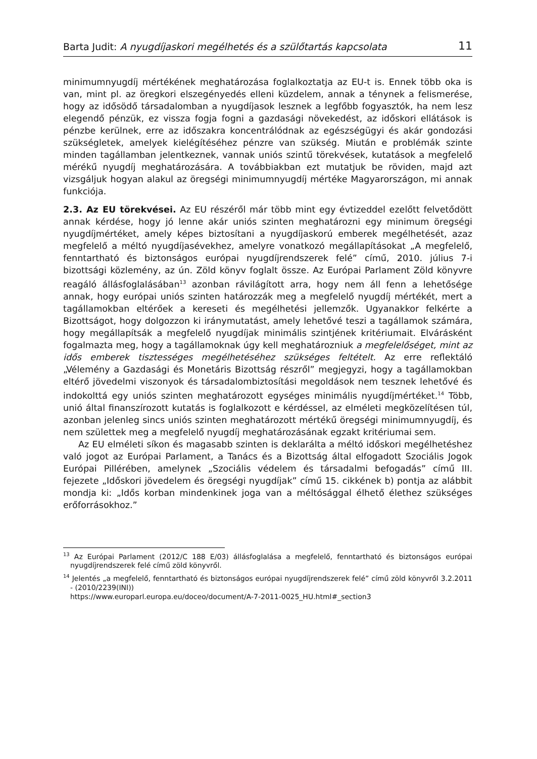Barta Judit: A nyugdíjaskori megélhetés és a szülőtartás kapcsolata 11
minimumnyugdíj mértékének meghatározása foglalkoztatja az EU-t is. Ennek több oka is van, mint pl. az öregkori elszegényedés elleni küzdelem, annak a ténynek a felismerése, hogy az idősödő társadalomban a nyugdíjasok lesznek a legfőbb fogyasztók, ha nem lesz elegendő pénzük, ez vissza fogja fogni a gazdasági növekedést, az időskori ellátások is pénzbe kerülnek, erre az időszakra koncentrálódnak az egészségügyi és akár gondozási szükségletek, amelyek kielégítéséhez pénzre van szükség. Miután e problémák szinte minden tagállamban jelentkeznek, vannak uniós szintű törekvések, kutatások a megfelelő mérékű nyugdíj meghatározására. A továbbiakban ezt mutatjuk be röviden, majd azt vizsgáljuk hogyan alakul az öregségi minimumnyugdíj mértéke Magyarországon, mi annak funkciója.
2.3. Az EU törekvései. Az EU részéről már több mint egy évtizeddel ezelőtt felvetődött annak kérdése, hogy jó lenne akár uniós szinten meghatározni egy minimum öregségi nyugdíjmértéket, amely képes biztosítani a nyugdíjaskorú emberek megélhetését, azaz megfelelő a méltó nyugdíjasévekhez, amelyre vonatkozó megállapításokat „A megfelelő, fenntartható és biztonságos európai nyugdíjrendszerek felé” című, 2010. július 7-i bizottsági közlemény, az ún. Zöld könyv foglalt össze. Az Európai Parlament Zöld könyvre reagáló állásfoglalásában<sup>13</sup> azonban rávilágított arra, hogy nem áll fenn a lehetősége annak, hogy európai uniós szinten határozzák meg a megfelelő nyugdíj mértékét, mert a tagállamokban eltérőek a kereseti és megélhetési jellemzők. Ugyanakkor felkérte a Bizottságot, hogy dolgozzon ki iránymutatást, amely lehetővé teszi a tagállamok számára, hogy megállapítsák a megfelelő nyugdíjak minimális szintjének kritériumait. Elvárásként fogalmazta meg, hogy a tagállamoknak úgy kell meghatározniuk a megfelelőséget, mint az idős emberek tisztességes megélhetéséhez szükséges feltételt. Az erre reflektáló „Vélemény a Gazdasági és Monetáris Bizottság részről” megjegyzi, hogy a tagállamokban eltérő jövedelmi viszonyok és társadalombiztosítási megoldások nem tesznek lehetővé és indokolttá egy uniós szinten meghatározott egységes minimális nyugdíjmértéket.<sup>14</sup> Több, unió által finanszírozott kutatás is foglalkozott e kérdéssel, az elméleti megközelítésen túl, azonban jelenleg sincs uniós szinten meghatározott mértékű öregségi minimumnyugdíj, és nem születtek meg a megfelelő nyugdíj meghatározásának egzakt kritériumai sem.
Az EU elméleti síkon és magasabb szinten is deklarálta a méltó időskori megélhetéshez való jogot az Európai Parlament, a Tanács és a Bizottság által elfogadott Szociális Jogok Európai Pillérében, amelynek „Szociális védelem és társadalmi befogadás” című III. fejezete „Időskori jövedelem és öregségi nyugdíjak” című 15. cikkének b) pontja az alábbit mondja ki: „Idős korban mindenkinek joga van a méltósággal élhető élethez szükséges erőforrásokhoz.”
<sup>13</sup> Az Európai Parlament (2012/C 188 E/03) állásfoglalása a megfelelő, fenntartható és biztonságos európai nyugdíjrendszerek felé című zöld könyvről.
<sup>14</sup> Jelentés „a megfelelő, fenntartható és biztonságos európai nyugdíjrendszerek felé” című zöld könyvről 3.2.2011 - (2010/2239(INI))
https://www.europarl.europa.eu/doceo/document/A-7-2011-0025_HU.html#_section3